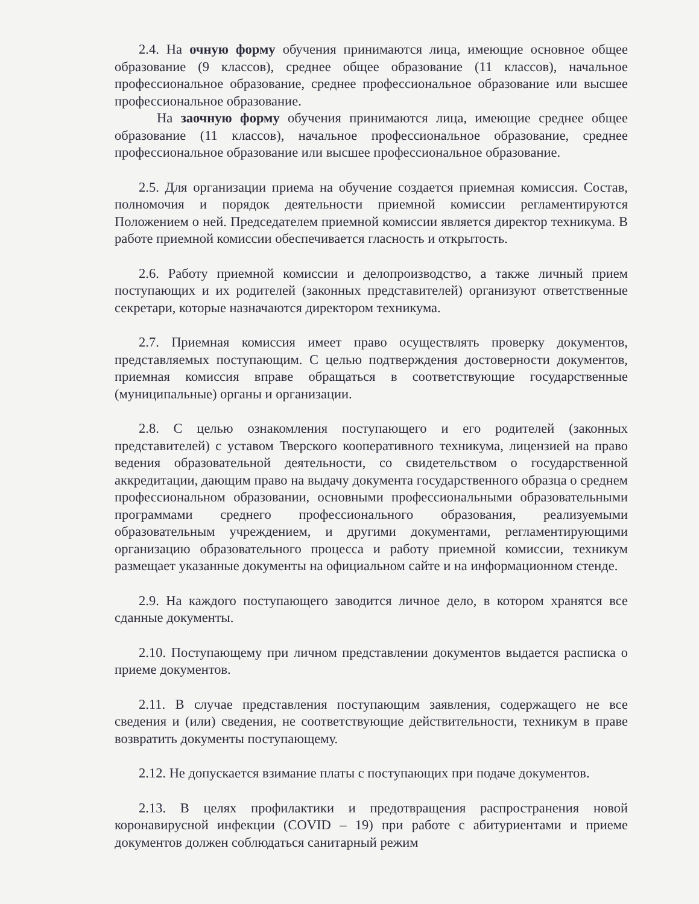2.4. На очную форму обучения принимаются лица, имеющие основное общее образование (9 классов), среднее общее образование (11 классов), начальное профессиональное образование, среднее профессиональное образование или высшее профессиональное образование.
На заочную форму обучения принимаются лица, имеющие среднее общее образование (11 классов), начальное профессиональное образование, среднее профессиональное образование или высшее профессиональное образование.
2.5. Для организации приема на обучение создается приемная комиссия. Состав, полномочия и порядок деятельности приемной комиссии регламентируются Положением о ней. Председателем приемной комиссии является директор техникума. В работе приемной комиссии обеспечивается гласность и открытость.
2.6. Работу приемной комиссии и делопроизводство, а также личный прием поступающих и их родителей (законных представителей) организуют ответственные секретари, которые назначаются директором техникума.
2.7. Приемная комиссия имеет право осуществлять проверку документов, представляемых поступающим. С целью подтверждения достоверности документов, приемная комиссия вправе обращаться в соответствующие государственные (муниципальные) органы и организации.
2.8. С целью ознакомления поступающего и его родителей (законных представителей) с уставом Тверского кооперативного техникума, лицензией на право ведения образовательной деятельности, со свидетельством о государственной аккредитации, дающим право на выдачу документа государственного образца о среднем профессиональном образовании, основными профессиональными образовательными программами среднего профессионального образования, реализуемыми образовательным учреждением, и другими документами, регламентирующими организацию образовательного процесса и работу приемной комиссии, техникум размещает указанные документы на официальном сайте и на информационном стенде.
2.9. На каждого поступающего заводится личное дело, в котором хранятся все сданные документы.
2.10. Поступающему при личном представлении документов выдается расписка о приеме документов.
2.11. В случае представления поступающим заявления, содержащего не все сведения и (или) сведения, не соответствующие действительности, техникум в праве возвратить документы поступающему.
2.12. Не допускается взимание платы с поступающих при подаче документов.
2.13. В целях профилактики и предотвращения распространения новой коронавирусной инфекции (COVID – 19) при работе с абитуриентами и приеме документов должен соблюдаться санитарный режим